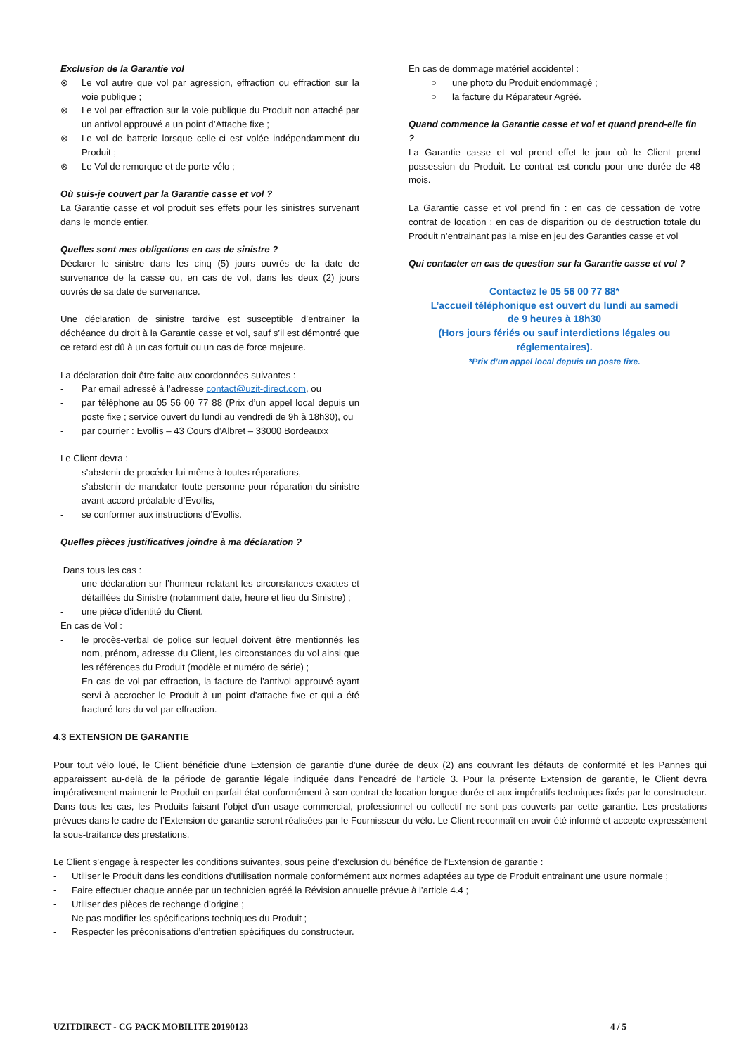Exclusion de la Garantie vol
⊗ Le vol autre que vol par agression, effraction ou effraction sur la voie publique ;
⊗ Le vol par effraction sur la voie publique du Produit non attaché par un antivol approuvé a un point d’Attache fixe ;
⊗ Le vol de batterie lorsque celle-ci est volée indépendamment du Produit ;
⊗ Le Vol de remorque et de porte-vélo ;
Où suis-je couvert par la Garantie casse et vol ?
La Garantie casse et vol produit ses effets pour les sinistres survenant dans le monde entier.
Quelles sont mes obligations en cas de sinistre ?
Déclarer le sinistre dans les cinq (5) jours ouvrés de la date de survenance de la casse ou, en cas de vol, dans les deux (2) jours ouvrés de sa date de survenance.
Une déclaration de sinistre tardive est susceptible d’entrainer la déchéance du droit à la Garantie casse et vol, sauf s’il est démontré que ce retard est dû à un cas fortuit ou un cas de force majeure.
La déclaration doit être faite aux coordonnées suivantes :
- Par email adressé à l’adresse contact@uzit-direct.com, ou
- par téléphone au 05 56 00 77 88 (Prix d’un appel local depuis un poste fixe ; service ouvert du lundi au vendredi de 9h à 18h30), ou
- par courrier : Evollis – 43 Cours d’Albret – 33000 Bordeauxx
Le Client devra :
- s’abstenir de procéder lui-même à toutes réparations,
- s’abstenir de mandater toute personne pour réparation du sinistre avant accord préalable d’Evollis,
- se conformer aux instructions d’Evollis.
Quelles pièces justificatives joindre à ma déclaration ?
Dans tous les cas :
- une déclaration sur l’honneur relatant les circonstances exactes et détaillées du Sinistre (notamment date, heure et lieu du Sinistre) ;
- une pièce d’identité du Client.
En cas de Vol :
- le procès-verbal de police sur lequel doivent être mentionnés les nom, prénom, adresse du Client, les circonstances du vol ainsi que les références du Produit (modèle et numéro de série) ;
- En cas de vol par effraction, la facture de l’antivol approuvé ayant servi à accrocher le Produit à un point d’attache fixe et qui a été fracturé lors du vol par effraction.
En cas de dommage matériel accidentel :
○ une photo du Produit endommagé ;
○ la facture du Réparateur Agréé.
Quand commence la Garantie casse et vol et quand prend-elle fin ?
La Garantie casse et vol prend effet le jour où le Client prend possession du Produit. Le contrat est conclu pour une durée de 48 mois.
La Garantie casse et vol prend fin : en cas de cessation de votre contrat de location ; en cas de disparition ou de destruction totale du Produit n’entrainant pas la mise en jeu des Garanties casse et vol
Qui contacter en cas de question sur la Garantie casse et vol ?
Contactez le 05 56 00 77 88*
L’accueil téléphonique est ouvert du lundi au samedi
de 9 heures à 18h30
(Hors jours fériés ou sauf interdictions légales ou
réglementaires).
*Prix d’un appel local depuis un poste fixe.
4.3 EXTENSION DE GARANTIE
Pour tout vélo loué, le Client bénéficie d’une Extension de garantie d’une durée de deux (2) ans couvrant les défauts de conformité et les Pannes qui apparaissent au-delà de la période de garantie légale indiquée dans l’encadré de l’article 3. Pour la présente Extension de garantie, le Client devra impérativement maintenir le Produit en parfait état conformément à son contrat de location longue durée et aux impératifs techniques fixés par le constructeur. Dans tous les cas, les Produits faisant l’objet d’un usage commercial, professionnel ou collectif ne sont pas couverts par cette garantie. Les prestations prévues dans le cadre de l’Extension de garantie seront réalisées par le Fournisseur du vélo. Le Client reconnaît en avoir été informé et accepte expressément la sous-traitance des prestations.
Le Client s’engage à respecter les conditions suivantes, sous peine d’exclusion du bénéfice de l’Extension de garantie :
- Utiliser le Produit dans les conditions d’utilisation normale conformément aux normes adaptées au type de Produit entrainant une usure normale ;
- Faire effectuer chaque année par un technicien agréé la Révision annuelle prévue à l’article 4.4 ;
- Utiliser des pièces de rechange d’origine ;
- Ne pas modifier les spécifications techniques du Produit ;
- Respecter les préconisations d’entretien spécifiques du constructeur.
UZITDIRECT - CG PACK MOBILITE 20190123 4 / 5